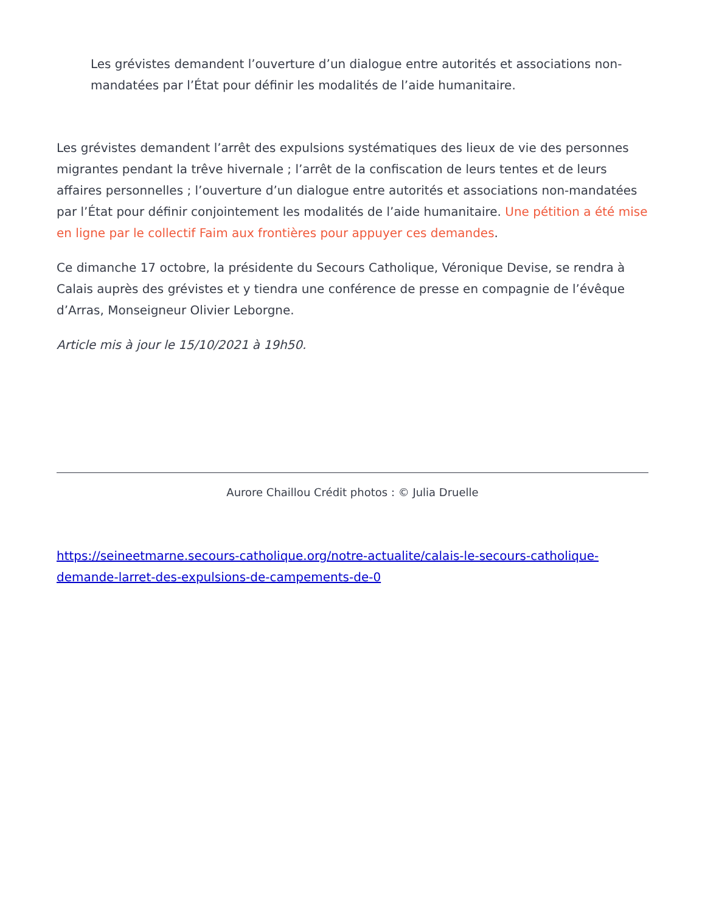Les grévistes demandent l’ouverture d’un dialogue entre autorités et associations non-mandatées par l’État pour définir les modalités de l’aide humanitaire.
Les grévistes demandent l’arrêt des expulsions systématiques des lieux de vie des personnes migrantes pendant la trêve hivernale ; l’arrêt de la confiscation de leurs tentes et de leurs affaires personnelles ; l’ouverture d’un dialogue entre autorités et associations non-mandatées par l’État pour définir conjointement les modalités de l’aide humanitaire. Une pétition a été mise en ligne par le collectif Faim aux frontières pour appuyer ces demandes.
Ce dimanche 17 octobre, la présidente du Secours Catholique, Véronique Devise, se rendra à Calais auprès des grévistes et y tiendra une conférence de presse en compagnie de l’évêque d’Arras, Monseigneur Olivier Leborgne.
Article mis à jour le 15/10/2021 à 19h50.
Aurore Chaillou Crédit photos : © Julia Druelle
https://seineetmarne.secours-catholique.org/notre-actualite/calais-le-secours-catholique-demande-larret-des-expulsions-de-campements-de-0